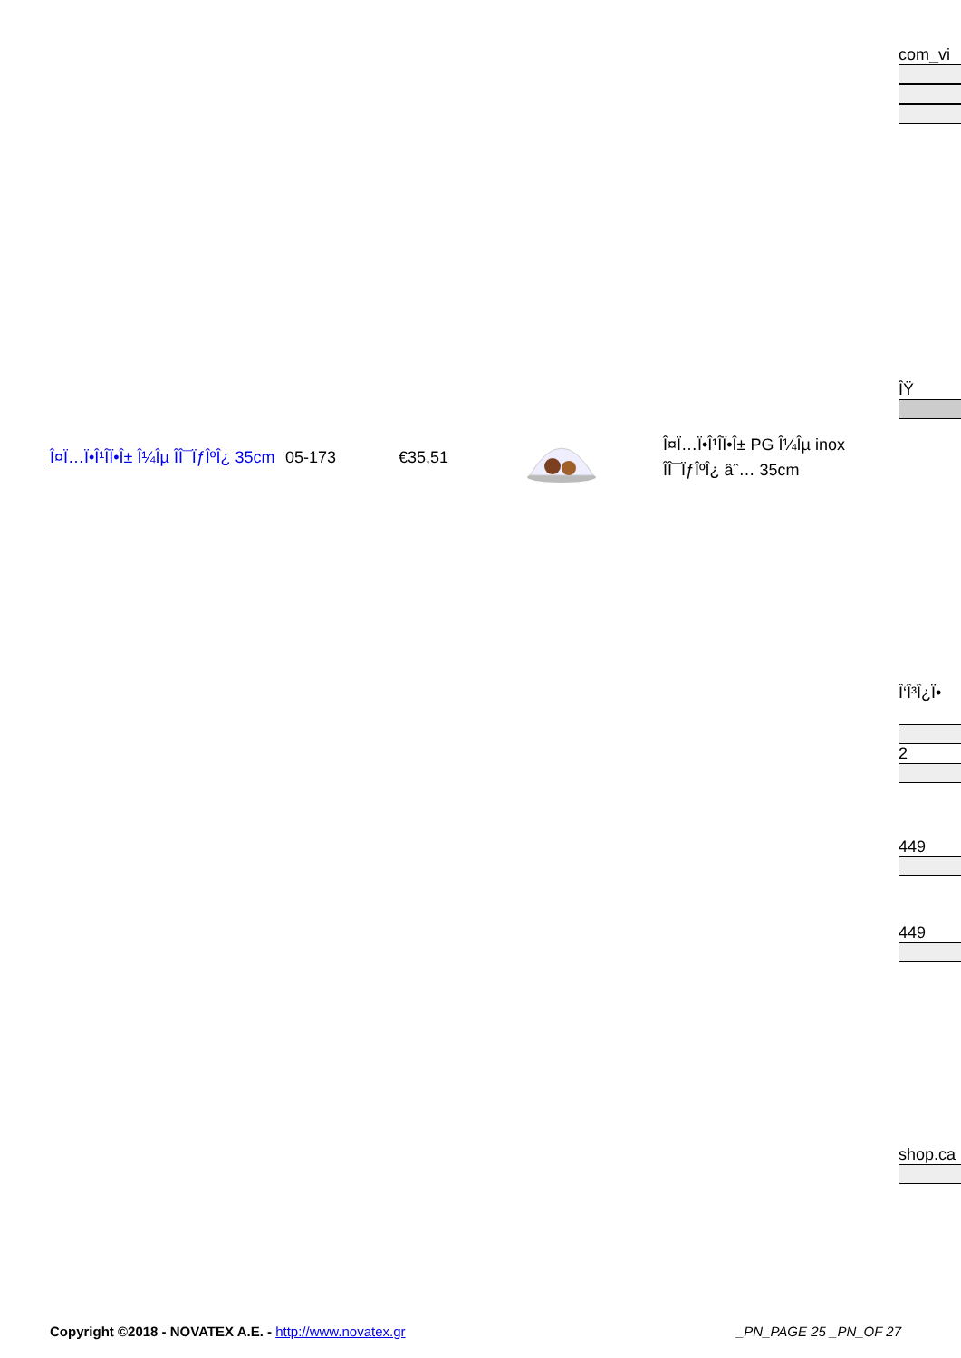com_vi
Î¤Ï…Ï•Î¹Î­Ï•Î± Î¼Îµ ÎÎ¯ÏƒÎºÎ¿ 35cm
05-173 €35,51
Î¤Ï…Ï•Î¹Î­Ï•Î± PG Î¼Îµ inox ÎÎ¯ÏƒÎºÎ¿ âˆ… 35cm
ÎŸ
Î‘Î³Î¿Ï•
2
449
449
shop.ca
Copyright ©2018 - NOVATEX A.E. - http://www.novatex.gr
_PN_PAGE 25 _PN_OF 27